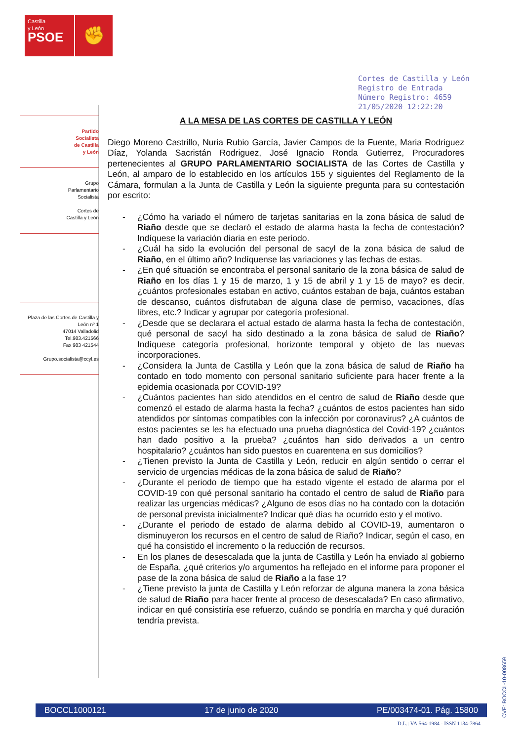Castilla
y León
PSOE
✊
Partido
Socialista
de Castilla
y León
Grupo
Parlamentario
Socialista
Cortes de
Castilla y León
Plaza de las Cortes de Castilla y León nº 1
47014 Valladolid
Tel.983.421566
Fax 983 421544
Grupo.socialista@ccyl.es
Cortes de Castilla y León
Registro de Entrada
Número Registro: 4659
21/05/2020 12:22:20
A LA MESA DE LAS CORTES DE CASTILLA Y LEÓN
Diego Moreno Castrillo, Nuria Rubio García, Javier Campos de la Fuente, Maria Rodriguez Díaz, Yolanda Sacristán Rodriguez, José Ignacio Ronda Gutierrez, Procuradores pertenecientes al GRUPO PARLAMENTARIO SOCIALISTA de las Cortes de Castilla y León, al amparo de lo establecido en los artículos 155 y siguientes del Reglamento de la Cámara, formulan a la Junta de Castilla y León la siguiente pregunta para su contestación por escrito:
- ¿Cómo ha variado el número de tarjetas sanitarias en la zona básica de salud de Riaño desde que se declaró el estado de alarma hasta la fecha de contestación? Indíquese la variación diaria en este periodo.
- ¿Cuál ha sido la evolución del personal de sacyl de la zona básica de salud de Riaño, en el último año? Indíquense las variaciones y las fechas de estas.
- ¿En qué situación se encontraba el personal sanitario de la zona básica de salud de Riaño en los días 1 y 15 de marzo, 1 y 15 de abril y 1 y 15 de mayo? es decir, ¿cuántos profesionales estaban en activo, cuántos estaban de baja, cuántos estaban de descanso, cuántos disfrutaban de alguna clase de permiso, vacaciones, días libres, etc.? Indicar y agrupar por categoría profesional.
- ¿Desde que se declarara el actual estado de alarma hasta la fecha de contestación, qué personal de sacyl ha sido destinado a la zona básica de salud de Riaño? Indíquese categoría profesional, horizonte temporal y objeto de las nuevas incorporaciones.
- ¿Considera la Junta de Castilla y León que la zona básica de salud de Riaño ha contado en todo momento con personal sanitario suficiente para hacer frente a la epidemia ocasionada por COVID-19?
- ¿Cuántos pacientes han sido atendidos en el centro de salud de Riaño desde que comenzó el estado de alarma hasta la fecha? ¿cuántos de estos pacientes han sido atendidos por síntomas compatibles con la infección por coronavirus? ¿A cuántos de estos pacientes se les ha efectuado una prueba diagnóstica del Covid-19? ¿cuántos han dado positivo a la prueba? ¿cuántos han sido derivados a un centro hospitalario? ¿cuántos han sido puestos en cuarentena en sus domicilios?
- ¿Tienen previsto la Junta de Castilla y León, reducir en algún sentido o cerrar el servicio de urgencias médicas de la zona básica de salud de Riaño?
- ¿Durante el periodo de tiempo que ha estado vigente el estado de alarma por el COVID-19 con qué personal sanitario ha contado el centro de salud de Riaño para realizar las urgencias médicas? ¿Alguno de esos días no ha contado con la dotación de personal prevista inicialmente? Indicar qué días ha ocurrido esto y el motivo.
- ¿Durante el periodo de estado de alarma debido al COVID-19, aumentaron o disminuyeron los recursos en el centro de salud de Riaño? Indicar, según el caso, en qué ha consistido el incremento o la reducción de recursos.
- En los planes de desescalada que la junta de Castilla y León ha enviado al gobierno de España, ¿qué criterios y/o argumentos ha reflejado en el informe para proponer el pase de la zona básica de salud de Riaño a la fase 1?
- ¿Tiene previsto la junta de Castilla y León reforzar de alguna manera la zona básica de salud de Riaño para hacer frente al proceso de desescalada? En caso afirmativo, indicar en qué consistiría ese refuerzo, cuándo se pondría en marcha y qué duración tendría prevista.
CVE: BOCCL-10-008659
BOCCL1000121 17 de junio de 2020 PE/003474-01. Pág. 15800
D.L.: VA.564-1984 - ISSN 1134-7864